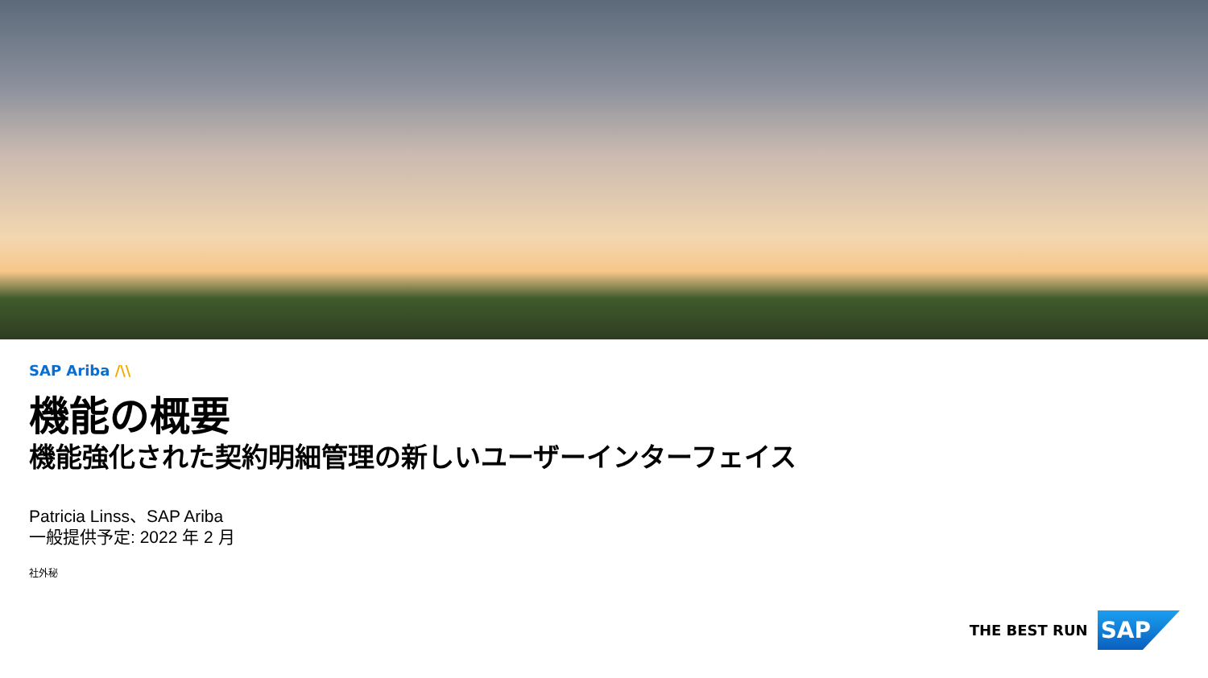SAP Ariba /\\
機能の概要
機能強化された契約明細管理の新しいユーザーインターフェイス
Patricia Linss、SAP Ariba
一般提供予定: 2022 年 2 月
社外秘
THE BEST RUN
SAP